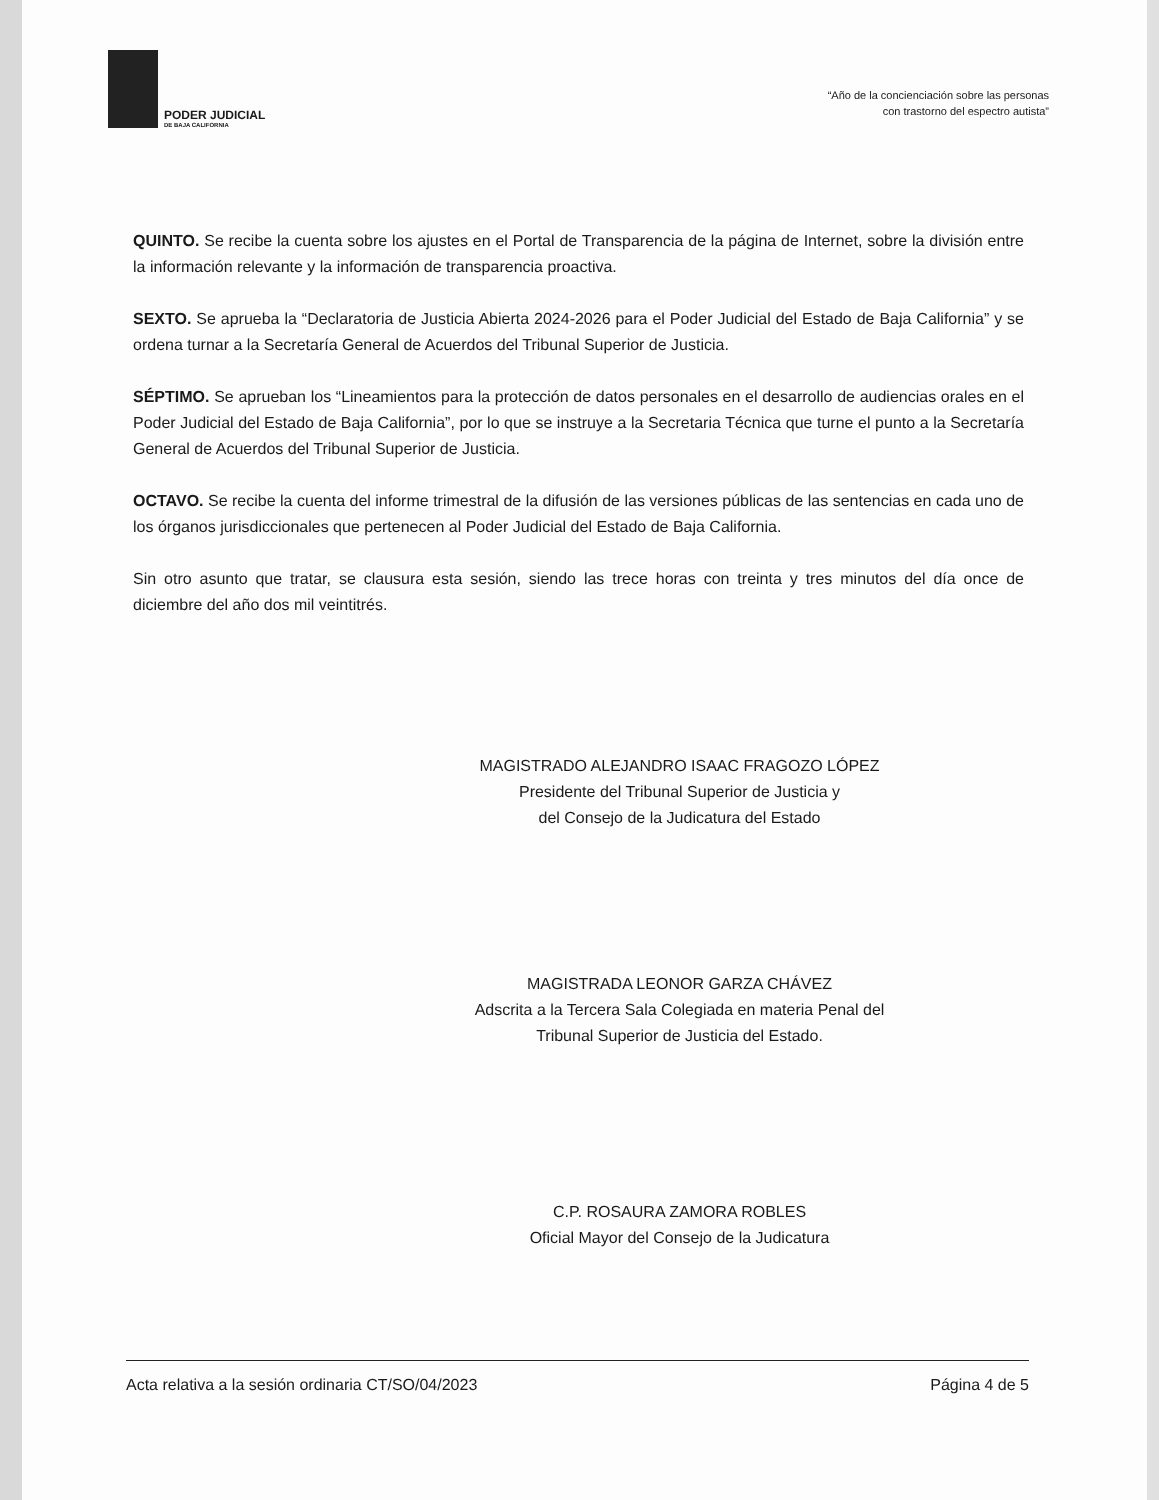PODER JUDICIAL
DE BAJA CALIFORNIA
“Año de la concienciación sobre las personas
con trastorno del espectro autista”
QUINTO. Se recibe la cuenta sobre los ajustes en el Portal de Transparencia de la página de Internet, sobre la división entre la información relevante y la información de transparencia proactiva.
SEXTO. Se aprueba la “Declaratoria de Justicia Abierta 2024-2026 para el Poder Judicial del Estado de Baja California” y se ordena turnar a la Secretaría General de Acuerdos del Tribunal Superior de Justicia.
SÉPTIMO. Se aprueban los “Lineamientos para la protección de datos personales en el desarrollo de audiencias orales en el Poder Judicial del Estado de Baja California”, por lo que se instruye a la Secretaria Técnica que turne el punto a la Secretaría General de Acuerdos del Tribunal Superior de Justicia.
OCTAVO. Se recibe la cuenta del informe trimestral de la difusión de las versiones públicas de las sentencias en cada uno de los órganos jurisdiccionales que pertenecen al Poder Judicial del Estado de Baja California.
Sin otro asunto que tratar, se clausura esta sesión, siendo las trece horas con treinta y tres minutos del día once de diciembre del año dos mil veintitrés.
MAGISTRADO ALEJANDRO ISAAC FRAGOZO LÓPEZ
Presidente del Tribunal Superior de Justicia y
del Consejo de la Judicatura del Estado
MAGISTRADA LEONOR GARZA CHÁVEZ
Adscrita a la Tercera Sala Colegiada en materia Penal del
Tribunal Superior de Justicia del Estado.
C.P. ROSAURA ZAMORA ROBLES
Oficial Mayor del Consejo de la Judicatura
Acta relativa a la sesión ordinaria CT/SO/04/2023 Página 4 de 5